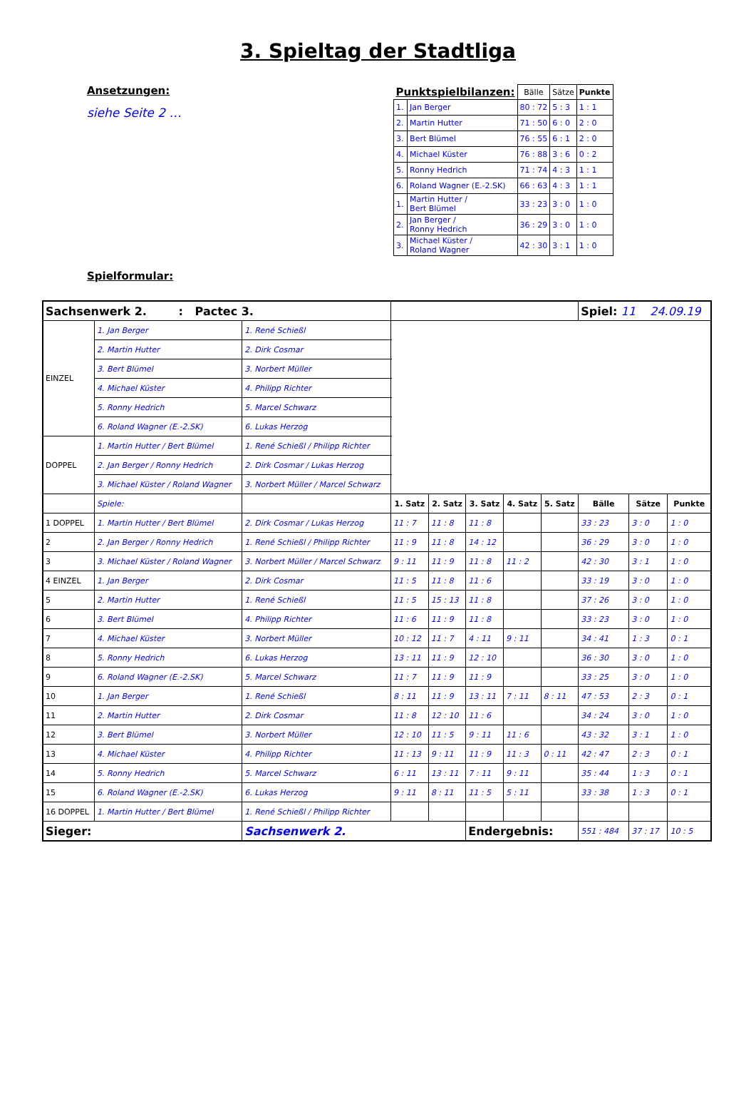3. Spieltag der Stadtliga
Ansetzungen:
siehe Seite 2 …
Spielformular:
| Punktspielbilanzen: | | Bälle | Sätze | Punkte |
| --- | --- | --- | --- | --- |
| 1. | Jan Berger | 80 : 72 | 5 : 3 | 1 : 1 |
| 2. | Martin Hutter | 71 : 50 | 6 : 0 | 2 : 0 |
| 3. | Bert Blümel | 76 : 55 | 6 : 1 | 2 : 0 |
| 4. | Michael Küster | 76 : 88 | 3 : 6 | 0 : 2 |
| 5. | Ronny Hedrich | 71 : 74 | 4 : 3 | 1 : 1 |
| 6. | Roland Wagner (E.-2.SK) | 66 : 63 | 4 : 3 | 1 : 1 |
| 1. | Martin Hutter / Bert Blümel | 33 : 23 | 3 : 0 | 1 : 0 |
| 2. | Jan Berger / Ronny Hedrich | 36 : 29 | 3 : 0 | 1 : 0 |
| 3. | Michael Küster / Roland Wagner | 42 : 30 | 3 : 1 | 1 : 0 |
| Sachsenwerk 2. : Pactec 3. | | | | | | | | Spiel: 11 24.09.19 | | |
| EINZEL | 1. Jan Berger | 1. René Schießl | | | | | | | | |
| | 2. Martin Hutter | 2. Dirk Cosmar | | | | | | | | |
| | 3. Bert Blümel | 3. Norbert Müller | | | | | | | | |
| | 4. Michael Küster | 4. Philipp Richter | | | | | | | | |
| | 5. Ronny Hedrich | 5. Marcel Schwarz | | | | | | | | |
| | 6. Roland Wagner (E.-2.SK) | 6. Lukas Herzog | | | | | | | | |
| DOPPEL | 1. Martin Hutter / Bert Blümel | 1. René Schießl / Philipp Richter | | | | | | | | |
| | 2. Jan Berger / Ronny Hedrich | 2. Dirk Cosmar / Lukas Herzog | | | | | | | | |
| | 3. Michael Küster / Roland Wagner | 3. Norbert Müller / Marcel Schwarz | | | | | | | | |
| | Spiele: | | 1. Satz | 2. Satz | 3. Satz | 4. Satz | 5. Satz | Bälle | Sätze | Punkte |
| 1 DOPPEL | 1. Martin Hutter / Bert Blümel | 2. Dirk Cosmar / Lukas Herzog | 11 : 7 | 11 : 8 | 11 : 8 | | | 33 : 23 | 3 : 0 | 1 : 0 |
| 2 | 2. Jan Berger / Ronny Hedrich | 1. René Schießl / Philipp Richter | 11 : 9 | 11 : 8 | 14 : 12 | | | 36 : 29 | 3 : 0 | 1 : 0 |
| 3 | 3. Michael Küster / Roland Wagner | 3. Norbert Müller / Marcel Schwarz | 9 : 11 | 11 : 9 | 11 : 8 | 11 : 2 | | 42 : 30 | 3 : 1 | 1 : 0 |
| 4 EINZEL | 1. Jan Berger | 2. Dirk Cosmar | 11 : 5 | 11 : 8 | 11 : 6 | | | 33 : 19 | 3 : 0 | 1 : 0 |
| 5 | 2. Martin Hutter | 1. René Schießl | 11 : 5 | 15 : 13 | 11 : 8 | | | 37 : 26 | 3 : 0 | 1 : 0 |
| 6 | 3. Bert Blümel | 4. Philipp Richter | 11 : 6 | 11 : 9 | 11 : 8 | | | 33 : 23 | 3 : 0 | 1 : 0 |
| 7 | 4. Michael Küster | 3. Norbert Müller | 10 : 12 | 11 : 7 | 4 : 11 | 9 : 11 | | 34 : 41 | 1 : 3 | 0 : 1 |
| 8 | 5. Ronny Hedrich | 6. Lukas Herzog | 13 : 11 | 11 : 9 | 12 : 10 | | | 36 : 30 | 3 : 0 | 1 : 0 |
| 9 | 6. Roland Wagner (E.-2.SK) | 5. Marcel Schwarz | 11 : 7 | 11 : 9 | 11 : 9 | | | 33 : 25 | 3 : 0 | 1 : 0 |
| 10 | 1. Jan Berger | 1. René Schießl | 8 : 11 | 11 : 9 | 13 : 11 | 7 : 11 | 8 : 11 | 47 : 53 | 2 : 3 | 0 : 1 |
| 11 | 2. Martin Hutter | 2. Dirk Cosmar | 11 : 8 | 12 : 10 | 11 : 6 | | | 34 : 24 | 3 : 0 | 1 : 0 |
| 12 | 3. Bert Blümel | 3. Norbert Müller | 12 : 10 | 11 : 5 | 9 : 11 | 11 : 6 | | 43 : 32 | 3 : 1 | 1 : 0 |
| 13 | 4. Michael Küster | 4. Philipp Richter | 11 : 13 | 9 : 11 | 11 : 9 | 11 : 3 | 0 : 11 | 42 : 47 | 2 : 3 | 0 : 1 |
| 14 | 5. Ronny Hedrich | 5. Marcel Schwarz | 6 : 11 | 13 : 11 | 7 : 11 | 9 : 11 | | 35 : 44 | 1 : 3 | 0 : 1 |
| 15 | 6. Roland Wagner (E.-2.SK) | 6. Lukas Herzog | 9 : 11 | 8 : 11 | 11 : 5 | 5 : 11 | | 33 : 38 | 1 : 3 | 0 : 1 |
| 16 DOPPEL | 1. Martin Hutter / Bert Blümel | 1. René Schießl / Philipp Richter | | | | | | | | |
| Sieger: | | Sachsenwerk 2. | | | Endergebnis: | | | 551 : 484 | 37 : 17 | 10 : 5 |